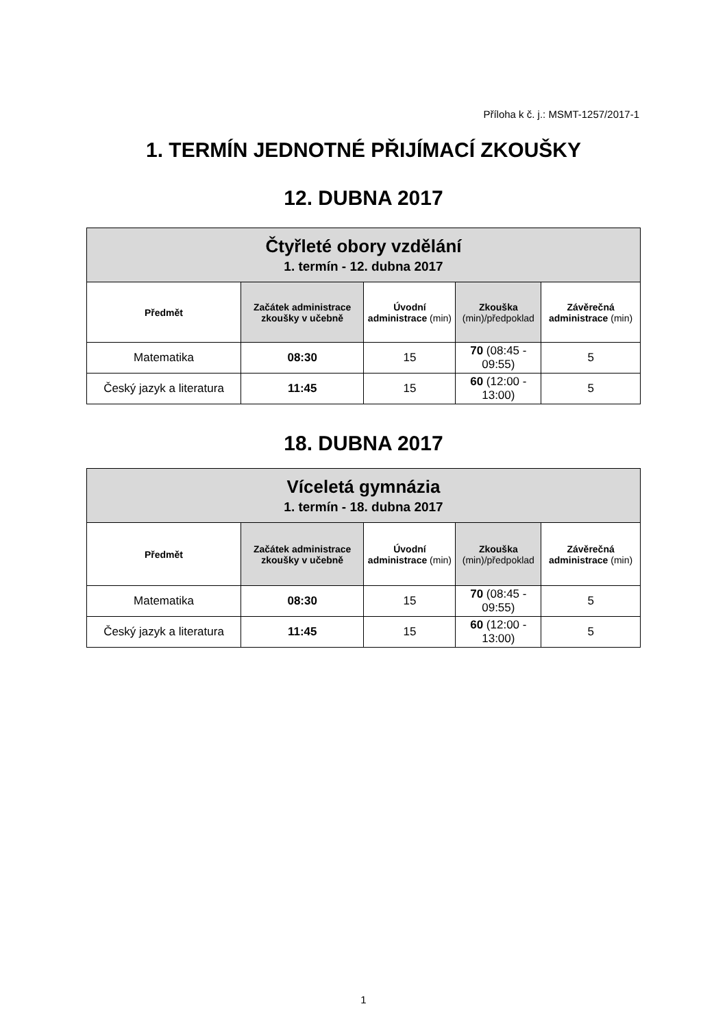Příloha k č. j.: MSMT-1257/2017-1
1. TERMÍN JEDNOTNÉ PŘIJÍMACÍ ZKOUŠKY
12. DUBNA 2017
| Čtyřleté obory vzdělání 1. termín - 12. dubna 2017 | | | | |
| Předmět | Začátek administrace zkoušky v učebně | Úvodní administrace (min) | Zkouška (min)/předpoklad | Závěrečná administrace (min) |
| Matematika | 08:30 | 15 | 70 (08:45 - 09:55) | 5 |
| Český jazyk a literatura | 11:45 | 15 | 60 (12:00 - 13:00) | 5 |
18. DUBNA 2017
| Víceletá gymnázia 1. termín - 18. dubna 2017 | | | | |
| Předmět | Začátek administrace zkoušky v učebně | Úvodní administrace (min) | Zkouška (min)/předpoklad | Závěrečná administrace (min) |
| Matematika | 08:30 | 15 | 70 (08:45 - 09:55) | 5 |
| Český jazyk a literatura | 11:45 | 15 | 60 (12:00 - 13:00) | 5 |
1